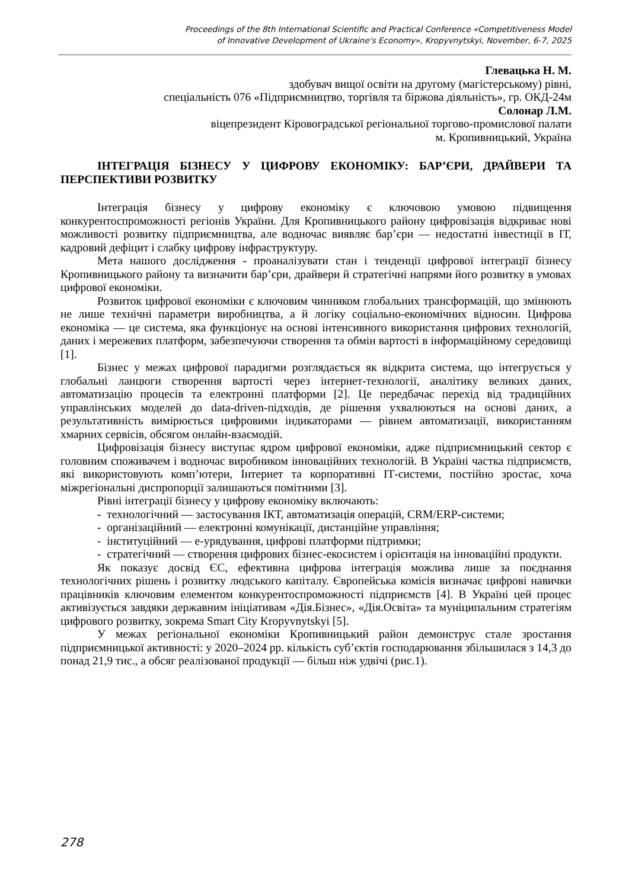Proceedings of the 8th International Scientific and Practical Conference «Competitiveness Model
of Innovative Development of Ukraine's Economy», Kropyvnytskyi, November, 6-7, 2025
Глевацька Н. М.
здобувач вищої освіти на другому (магістерському) рівні,
спеціальність 076 «Підприємництво, торгівля та біржова діяльність», гр. ОКД-24м
Солонар Л.М.
віцепрезидент Кіровоградської регіональної торгово-промислової палати
м. Кропивницький, Україна
ІНТЕГРАЦІЯ БІЗНЕСУ У ЦИФРОВУ ЕКОНОМІКУ: БАР’ЄРИ, ДРАЙВЕРИ ТА ПЕРСПЕКТИВИ РОЗВИТКУ
Інтеграція бізнесу у цифрову економіку є ключовою умовою підвищення конкурентоспроможності регіонів України. Для Кропивницького району цифровізація відкриває нові можливості розвитку підприємництва, але водночас виявляє бар’єри — недостатні інвестиції в ІТ, кадровий дефіцит і слабку цифрову інфраструктуру.
Мета нашого дослідження - проаналізувати стан і тенденції цифрової інтеграції бізнесу Кропивницького району та визначити бар’єри, драйвери й стратегічні напрями його розвитку в умовах цифрової економіки.
Розвиток цифрової економіки є ключовим чинником глобальних трансформацій, що змінюють не лише технічні параметри виробництва, а й логіку соціально-економічних відносин. Цифрова економіка — це система, яка функціонує на основі інтенсивного використання цифрових технологій, даних і мережевих платформ, забезпечуючи створення та обмін вартості в інформаційному середовищі [1].
Бізнес у межах цифрової парадигми розглядається як відкрита система, що інтегрується у глобальні ланцюги створення вартості через інтернет-технології, аналітику великих даних, автоматизацію процесів та електронні платформи [2]. Це передбачає перехід від традиційних управлінських моделей до data-driven-підходів, де рішення ухвалюються на основі даних, а результативність вимірюється цифровими індикаторами — рівнем автоматизації, використанням хмарних сервісів, обсягом онлайн-взаємодій.
Цифровізація бізнесу виступає ядром цифрової економіки, адже підприємницький сектор є головним споживачем і водночас виробником інноваційних технологій. В Україні частка підприємств, які використовують комп’ютери, Інтернет та корпоративні ІТ-системи, постійно зростає, хоча міжрегіональні диспропорції залишаються помітними [3].
Рівні інтеграції бізнесу у цифрову економіку включають:
- технологічний — застосування ІКТ, автоматизація операцій, CRM/ERP-системи;
- організаційний — електронні комунікації, дистанційне управління;
- інституційний — е-урядування, цифрові платформи підтримки;
- стратегічний — створення цифрових бізнес-екосистем і орієнтація на інноваційні продукти.
Як показує досвід ЄС, ефективна цифрова інтеграція можлива лише за поєднання технологічних рішень і розвитку людського капіталу. Європейська комісія визначає цифрові навички працівників ключовим елементом конкурентоспроможності підприємств [4]. В Україні цей процес активізується завдяки державним ініціативам «Дія.Бізнес», «Дія.Освіта» та муніципальним стратегіям цифрового розвитку, зокрема Smart City Kropyvnytskyi [5].
У межах регіональної економіки Кропивницький район демонструє стале зростання підприємницької активності: у 2020–2024 рр. кількість суб’єктів господарювання збільшилася з 14,3 до понад 21,9 тис., а обсяг реалізованої продукції — більш ніж удвічі (рис.1).
278